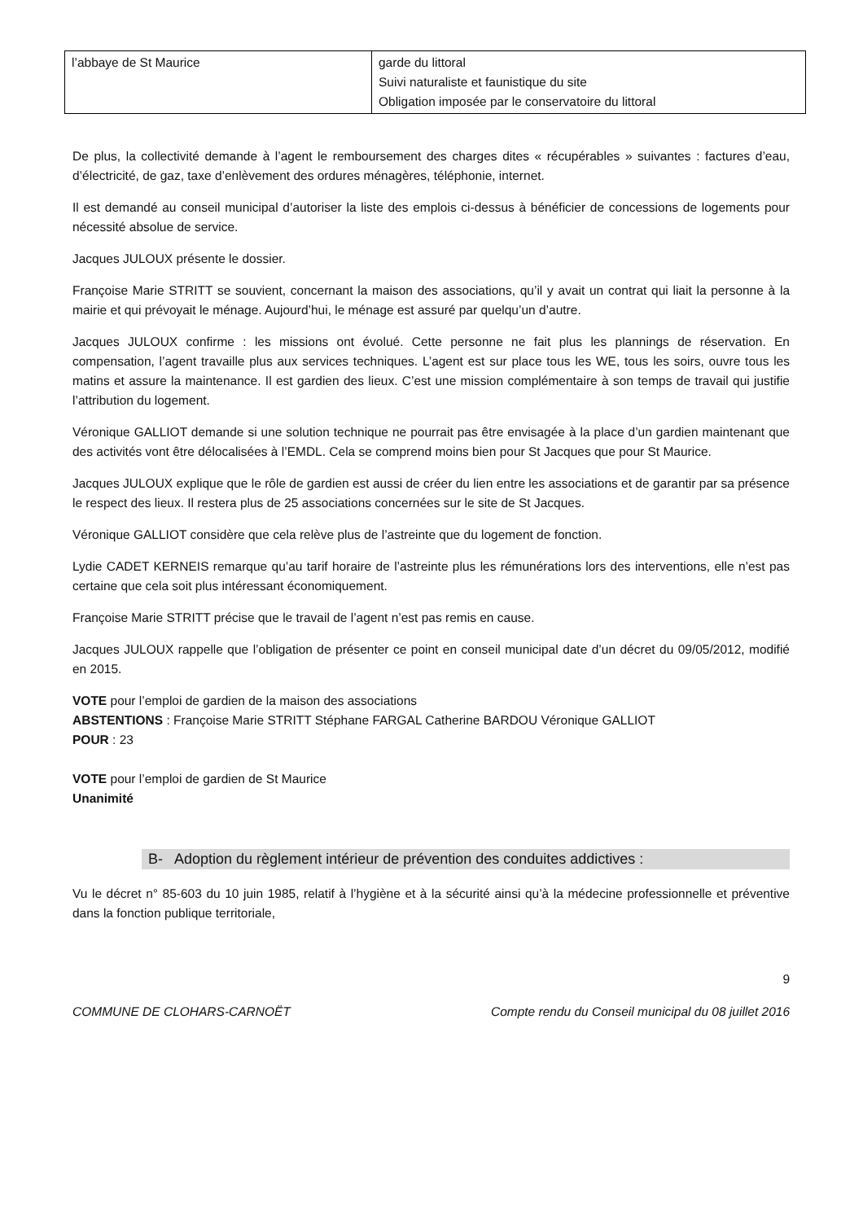| l’abbaye de St Maurice | garde du littoral Suivi naturaliste et faunistique du site Obligation imposée par le conservatoire du littoral |
De plus, la collectivité demande à l’agent le remboursement des charges dites « récupérables » suivantes : factures d’eau, d’électricité, de gaz, taxe d’enlèvement des ordures ménagères, téléphonie, internet.
Il est demandé au conseil municipal d’autoriser la liste des emplois ci-dessus à bénéficier de concessions de logements pour nécessité absolue de service.
Jacques JULOUX présente le dossier.
Françoise Marie STRITT se souvient, concernant la maison des associations, qu’il y avait un contrat qui liait la personne à la mairie et qui prévoyait le ménage. Aujourd’hui, le ménage est assuré par quelqu’un d’autre.
Jacques JULOUX confirme : les missions ont évolué. Cette personne ne fait plus les plannings de réservation. En compensation, l’agent travaille plus aux services techniques. L’agent est sur place tous les WE, tous les soirs, ouvre tous les matins et assure la maintenance. Il est gardien des lieux. C’est une mission complémentaire à son temps de travail qui justifie l’attribution du logement.
Véronique GALLIOT demande si une solution technique ne pourrait pas être envisagée à la place d’un gardien maintenant que des activités vont être délocalisées à l’EMDL. Cela se comprend moins bien pour St Jacques que pour St Maurice.
Jacques JULOUX explique que le rôle de gardien est aussi de créer du lien entre les associations et de garantir par sa présence le respect des lieux. Il restera plus de 25 associations concernées sur le site de St Jacques.
Véronique GALLIOT considère que cela relève plus de l’astreinte que du logement de fonction.
Lydie CADET KERNEIS remarque qu’au tarif horaire de l’astreinte plus les rémunérations lors des interventions, elle n’est pas certaine que cela soit plus intéressant économiquement.
Françoise Marie STRITT précise que le travail de l’agent n’est pas remis en cause.
Jacques JULOUX rappelle que l’obligation de présenter ce point en conseil municipal date d’un décret du 09/05/2012, modifié en 2015.
VOTE pour l’emploi de gardien de la maison des associations
ABSTENTIONS : Françoise Marie STRITT Stéphane FARGAL Catherine BARDOU Véronique GALLIOT
POUR : 23
VOTE pour l’emploi de gardien de St Maurice
Unanimité
B- Adoption du règlement intérieur de prévention des conduites addictives :
Vu le décret n° 85-603 du 10 juin 1985, relatif à l’hygiène et à la sécurité ainsi qu’à la médecine professionnelle et préventive dans la fonction publique territoriale,
9
COMMUNE DE CLOHARS-CARNOËT Compte rendu du Conseil municipal du 08 juillet 2016